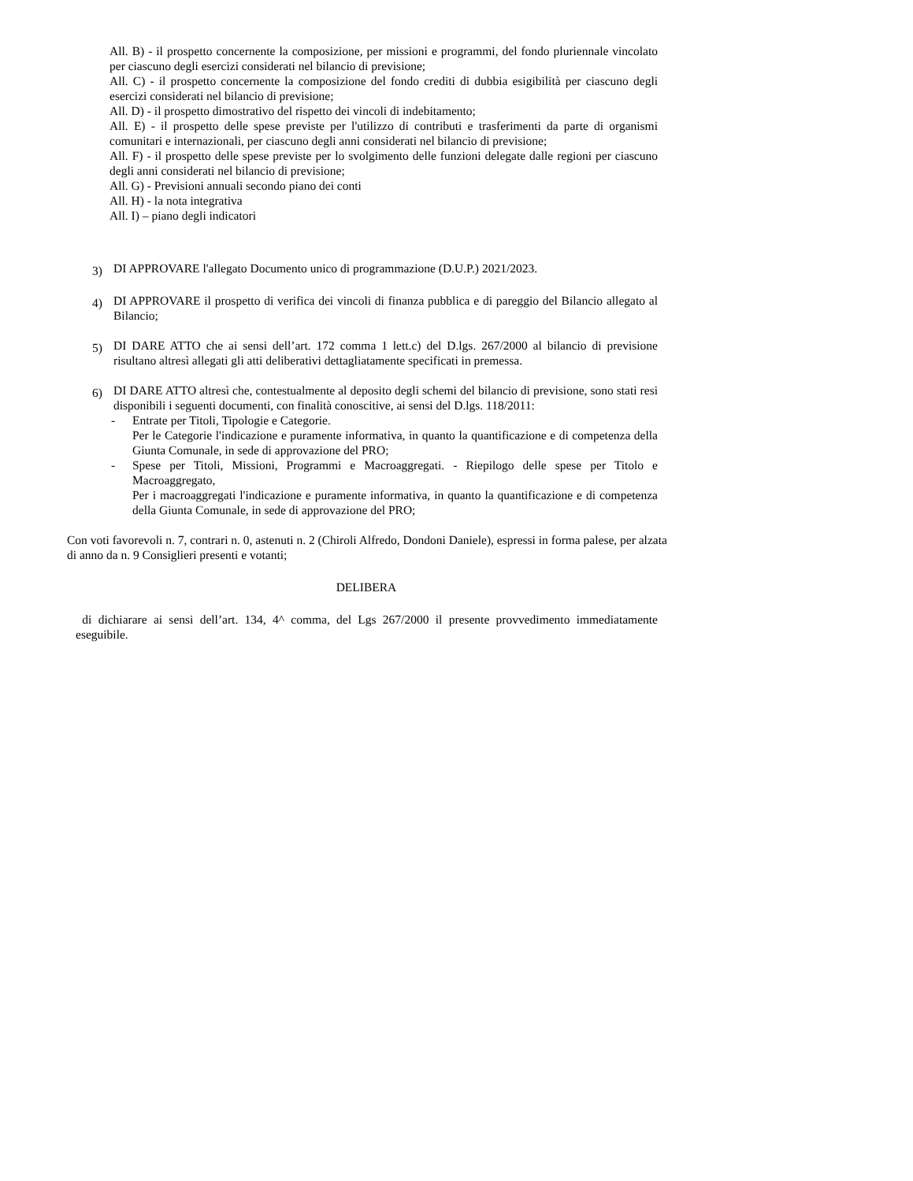All. B) - il prospetto concernente la composizione, per missioni e programmi, del fondo pluriennale vincolato per ciascuno degli esercizi considerati nel bilancio di previsione;
All. C) - il prospetto concernente la composizione del fondo crediti di dubbia esigibilità per ciascuno degli esercizi considerati nel bilancio di previsione;
All. D) - il prospetto dimostrativo del rispetto dei vincoli di indebitamento;
All. E) - il prospetto delle spese previste per l'utilizzo di contributi e trasferimenti da parte di organismi comunitari e internazionali, per ciascuno degli anni considerati nel bilancio di previsione;
All. F) - il prospetto delle spese previste per lo svolgimento delle funzioni delegate dalle regioni per ciascuno degli anni considerati nel bilancio di previsione;
All. G) - Previsioni annuali secondo piano dei conti
All. H) - la nota integrativa
All. I) – piano degli indicatori
3)
DI APPROVARE l'allegato Documento unico di programmazione (D.U.P.) 2021/2023.
4)
DI APPROVARE il prospetto di verifica dei vincoli di finanza pubblica e di pareggio del Bilancio allegato al Bilancio;
5)
DI DARE ATTO che ai sensi dell’art. 172 comma 1 lett.c) del D.lgs. 267/2000 al bilancio di previsione risultano altresì allegati gli atti deliberativi dettagliatamente specificati in premessa.
6)
DI DARE ATTO altresì che, contestualmente al deposito degli schemi del bilancio di previsione, sono stati resi disponibili i seguenti documenti, con finalità conoscitive, ai sensi del D.lgs. 118/2011:
- Entrate per Titoli, Tipologie e Categorie.
Per le Categorie l'indicazione e puramente informativa, in quanto la quantificazione e di competenza della Giunta Comunale, in sede di approvazione del PRO;
- Spese per Titoli, Missioni, Programmi e Macroaggregati. - Riepilogo delle spese per Titolo e Macroaggregato,
Per i macroaggregati l'indicazione e puramente informativa, in quanto la quantificazione e di competenza della Giunta Comunale, in sede di approvazione del PRO;
Con voti favorevoli n. 7, contrari n. 0, astenuti n. 2 (Chiroli Alfredo, Dondoni Daniele), espressi in forma palese, per alzata di anno da n. 9 Consiglieri presenti e votanti;
DELIBERA
di dichiarare ai sensi dell’art. 134, 4^ comma, del Lgs 267/2000 il presente provvedimento immediatamente eseguibile.